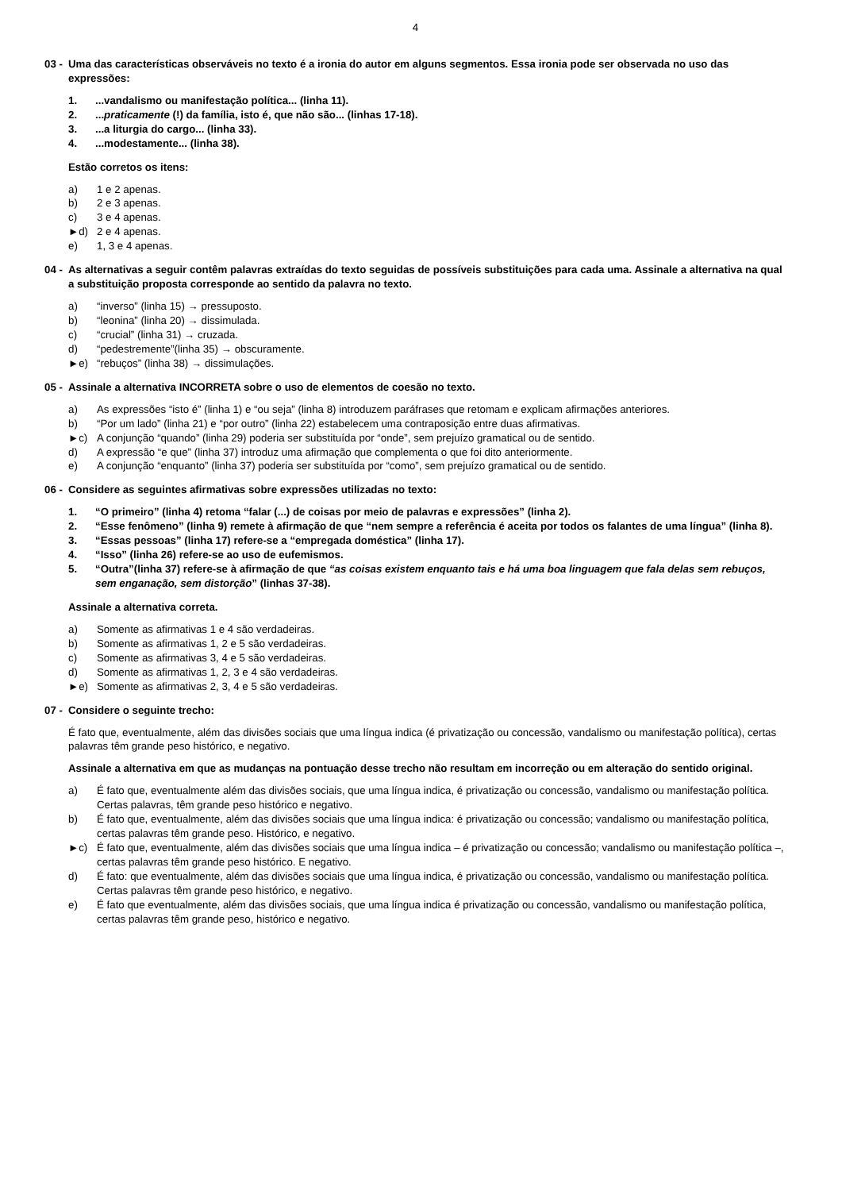4
03 - Uma das características observáveis no texto é a ironia do autor em alguns segmentos. Essa ironia pode ser observada no uso das expressões:
1....vandalismo ou manifestação política... (linha 11).
2....praticamente (!) da família, isto é, que não são... (linhas 17-18).
3....a liturgia do cargo... (linha 33).
4....modestamente... (linha 38).
Estão corretos os itens:
a) 1 e 2 apenas.
b) 2 e 3 apenas.
c) 3 e 4 apenas.
►d) 2 e 4 apenas.
e) 1, 3 e 4 apenas.
04 - As alternativas a seguir contêm palavras extraídas do texto seguidas de possíveis substituições para cada uma. Assinale a alternativa na qual a substituição proposta corresponde ao sentido da palavra no texto.
a) “inverso” (linha 15) → pressuposto.
b) “leonina” (linha 20) → dissimulada.
c) “crucial” (linha 31) → cruzada.
d) “pedestremente”(linha 35) → obscuramente.
►e) “rebuços” (linha 38) → dissimulações.
05 - Assinale a alternativa INCORRETA sobre o uso de elementos de coesão no texto.
a) As expressões “isto é” (linha 1) e “ou seja” (linha 8) introduzem paráfrases que retomam e explicam afirmações anteriores.
b) “Por um lado” (linha 21) e “por outro” (linha 22) estabelecem uma contraposição entre duas afirmativas.
►c) A conjunção “quando” (linha 29) poderia ser substituída por “onde”, sem prejuízo gramatical ou de sentido.
d) A expressão “e que” (linha 37) introduz uma afirmação que complementa o que foi dito anteriormente.
e) A conjunção “enquanto” (linha 37) poderia ser substituída por “como”, sem prejuízo gramatical ou de sentido.
06 - Considere as seguintes afirmativas sobre expressões utilizadas no texto:
1. “O primeiro” (linha 4) retoma “falar (...) de coisas por meio de palavras e expressões” (linha 2).
2. “Esse fenômeno” (linha 9) remete à afirmação de que “nem sempre a referência é aceita por todos os falantes de uma língua” (linha 8).
3. “Essas pessoas” (linha 17) refere-se a “empregada doméstica” (linha 17).
4. “Isso” (linha 26) refere-se ao uso de eufemismos.
5. “Outra”(linha 37) refere-se à afirmação de que “as coisas existem enquanto tais e há uma boa linguagem que fala delas sem rebuços, sem enganação, sem distorção” (linhas 37-38).
Assinale a alternativa correta.
a) Somente as afirmativas 1 e 4 são verdadeiras.
b) Somente as afirmativas 1, 2 e 5 são verdadeiras.
c) Somente as afirmativas 3, 4 e 5 são verdadeiras.
d) Somente as afirmativas 1, 2, 3 e 4 são verdadeiras.
►e) Somente as afirmativas 2, 3, 4 e 5 são verdadeiras.
07 - Considere o seguinte trecho:
É fato que, eventualmente, além das divisões sociais que uma língua indica (é privatização ou concessão, vandalismo ou manifestação política), certas palavras têm grande peso histórico, e negativo.
Assinale a alternativa em que as mudanças na pontuação desse trecho não resultam em incorreção ou em alteração do sentido original.
a) É fato que, eventualmente além das divisões sociais, que uma língua indica, é privatização ou concessão, vandalismo ou manifestação política. Certas palavras, têm grande peso histórico e negativo.
b) É fato que, eventualmente, além das divisões sociais que uma língua indica: é privatização ou concessão; vandalismo ou manifestação política, certas palavras têm grande peso. Histórico, e negativo.
►c) É fato que, eventualmente, além das divisões sociais que uma língua indica – é privatização ou concessão; vandalismo ou manifestação política –, certas palavras têm grande peso histórico. E negativo.
d) É fato: que eventualmente, além das divisões sociais que uma língua indica, é privatização ou concessão, vandalismo ou manifestação política. Certas palavras têm grande peso histórico, e negativo.
e) É fato que eventualmente, além das divisões sociais, que uma língua indica é privatização ou concessão, vandalismo ou manifestação política, certas palavras têm grande peso, histórico e negativo.